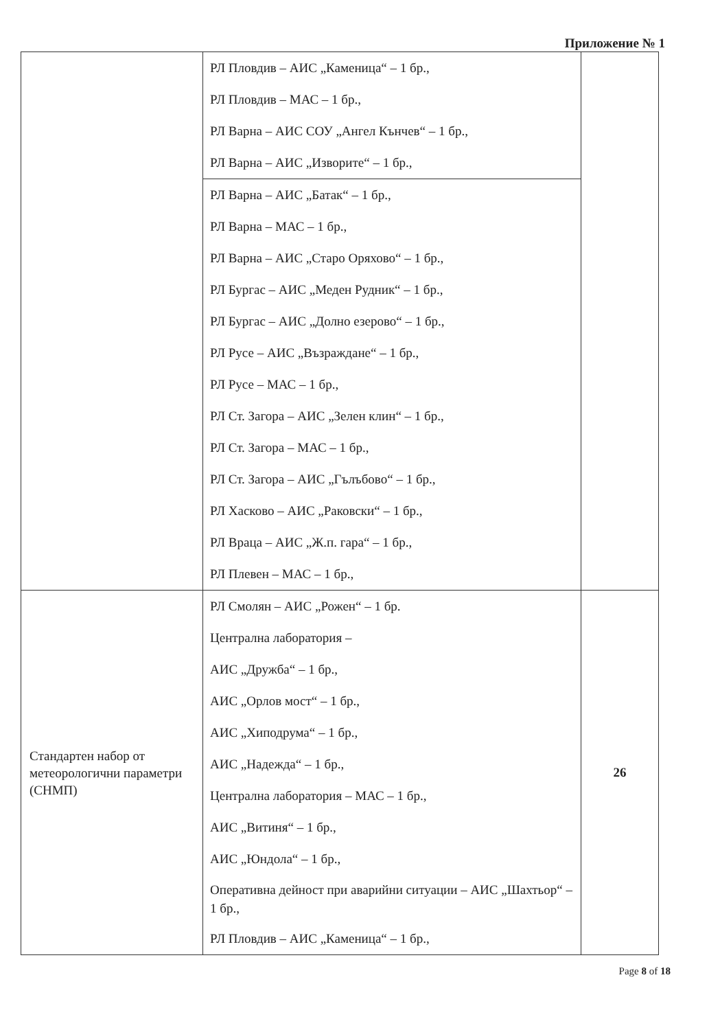Приложение № 1
| | РЛ Пловдив – АИС „Каменица“ – 1 бр., РЛ Пловдив – МАС – 1 бр., РЛ Варна – АИС СОУ „Ангел Кънчев“ – 1 бр., РЛ Варна – АИС „Изворите“ – 1 бр., | |
| | РЛ Варна – АИС „Батак“ – 1 бр., РЛ Варна – МАС – 1 бр., РЛ Варна – АИС „Старо Оряхово“ – 1 бр., РЛ Бургас – АИС „Меден Рудник“ – 1 бр., РЛ Бургас – АИС „Долно езерово“ – 1 бр., РЛ Русе – АИС „Възраждане“ – 1 бр., РЛ Русе – МАС – 1 бр., РЛ Ст. Загора – АИС „Зелен клин“ – 1 бр., РЛ Ст. Загора – МАС – 1 бр., РЛ Ст. Загора – АИС „Гълъбово“ – 1 бр., РЛ Хасково – АИС „Раковски“ – 1 бр., РЛ Враца – АИС „Ж.п. гара“ – 1 бр., РЛ Плевен – МАС – 1 бр., | |
| Стандартен набор от метеорологични параметри (СНМП) | РЛ Смолян – АИС „Рожен“ – 1 бр. Централна лаборатория – АИС „Дружба“ – 1 бр., АИС „Орлов мост“ – 1 бр., АИС „Хиподрума“ – 1 бр., АИС „Надежда“ – 1 бр., Централна лаборатория – МАС – 1 бр., АИС „Витиня“ – 1 бр., АИС „Юндола“ – 1 бр., Оперативна дейност при аварийни ситуации – АИС „Шахтьор“ – 1 бр., РЛ Пловдив – АИС „Каменица“ – 1 бр., | 26 |
Page 8 of 18